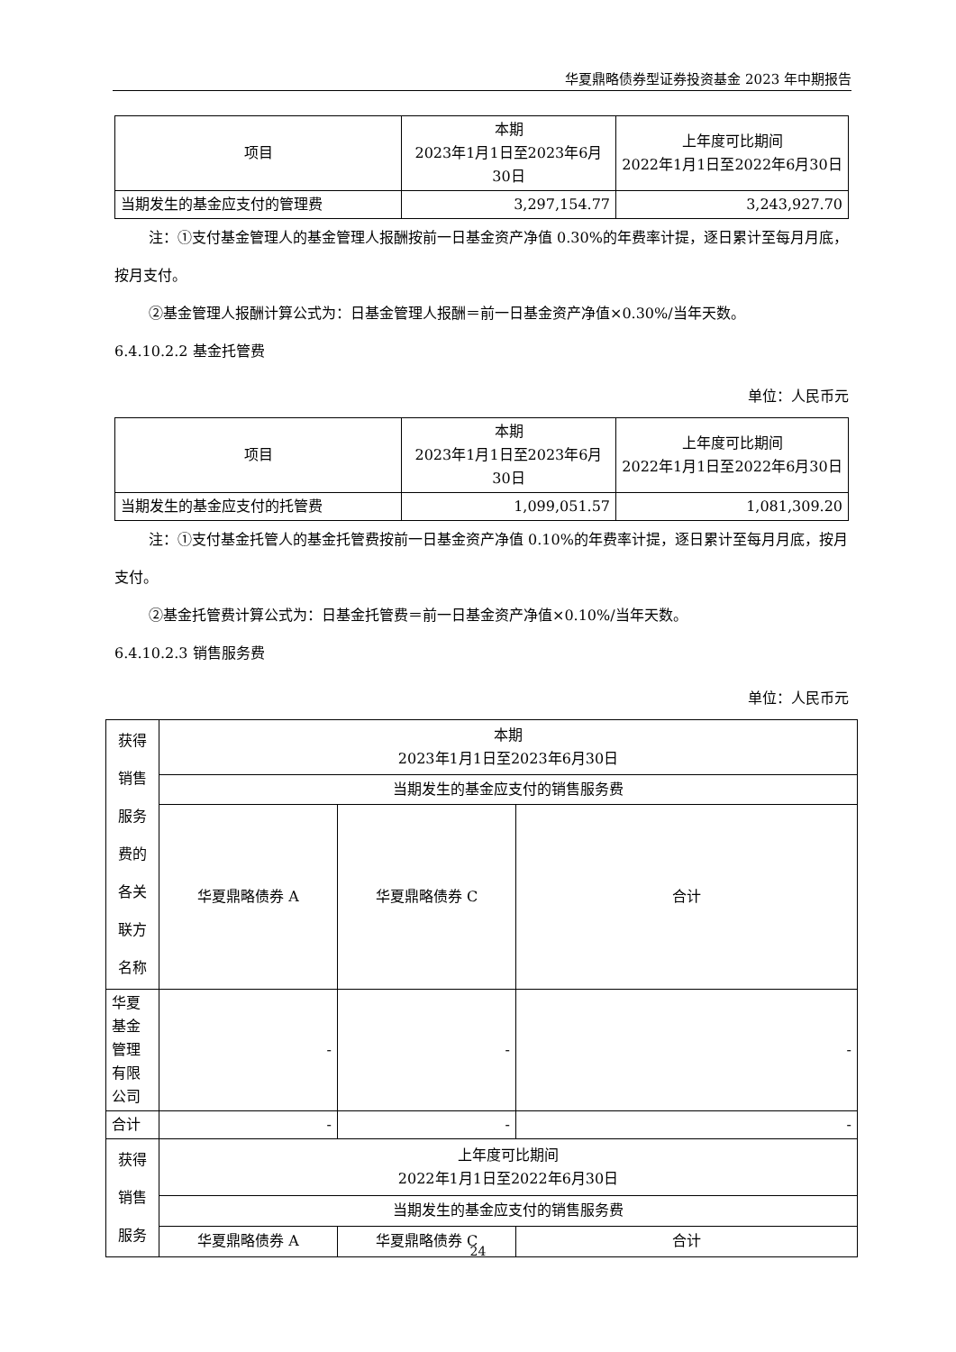华夏鼎略债券型证券投资基金 2023 年中期报告
| 项目 | 本期 2023年1月1日至2023年6月30日 | 上年度可比期间 2022年1月1日至2022年6月30日 |
| 当期发生的基金应支付的管理费 | 3,297,154.77 | 3,243,927.70 |
注：①支付基金管理人的基金管理人报酬按前一日基金资产净值 0.30%的年费率计提，逐日累计至每月月底，按月支付。
②基金管理人报酬计算公式为：日基金管理人报酬＝前一日基金资产净值×0.30%/当年天数。
6.4.10.2.2 基金托管费
单位：人民币元
| 项目 | 本期 2023年1月1日至2023年6月30日 | 上年度可比期间 2022年1月1日至2022年6月30日 |
| 当期发生的基金应支付的托管费 | 1,099,051.57 | 1,081,309.20 |
注：①支付基金托管人的基金托管费按前一日基金资产净值 0.10%的年费率计提，逐日累计至每月月底，按月支付。
②基金托管费计算公式为：日基金托管费＝前一日基金资产净值×0.10%/当年天数。
6.4.10.2.3 销售服务费
单位：人民币元
| 获得销售服务费的各关联方名称 | 本期 2023年1月1日至2023年6月30日 | | |
| | 当期发生的基金应支付的销售服务费 | | |
| | 华夏鼎略债券 A | 华夏鼎略债券 C | 合计 |
| 华夏基金管理有限公司 | - | - | - |
| 合计 | - | - | - |
| 获得销售服务 | 上年度可比期间 2022年1月1日至2022年6月30日 | | |
| | 当期发生的基金应支付的销售服务费 | | |
| | 华夏鼎略债券 A | 华夏鼎略债券 C | 合计 |
24